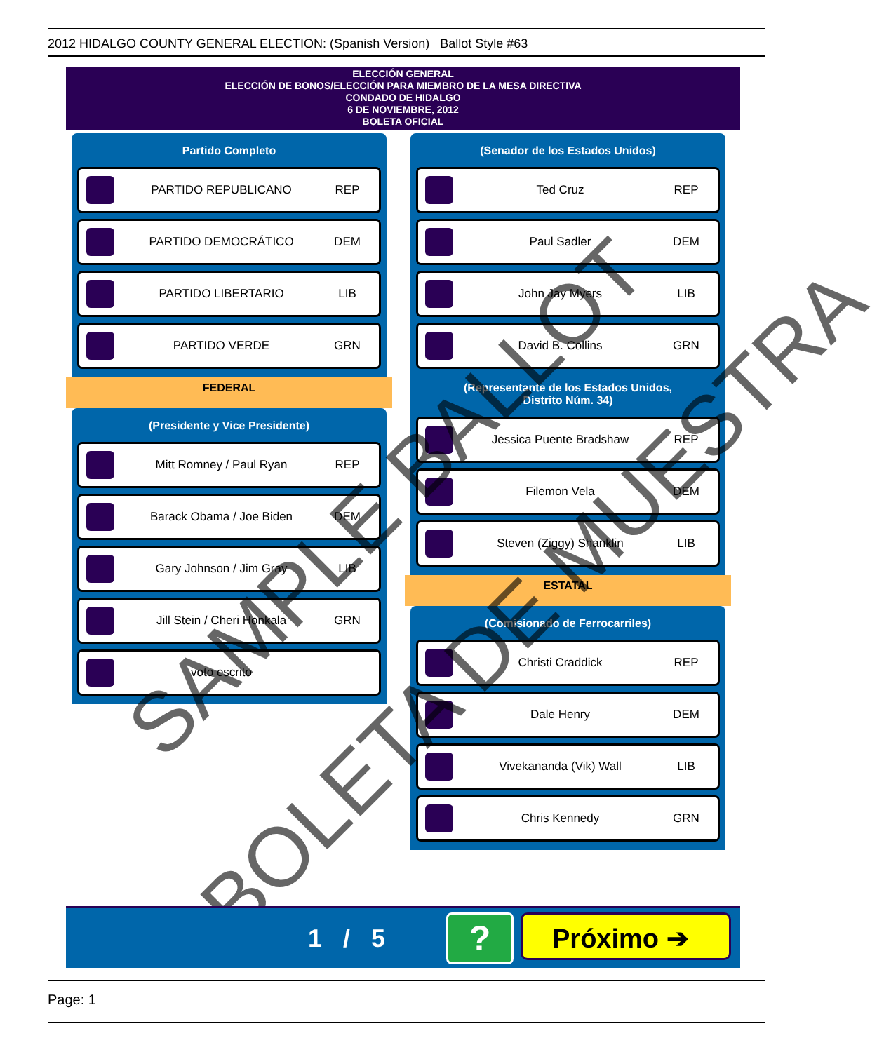2012 HIDALGO COUNTY GENERAL ELECTION: (Spanish Version) Ballot Style #63
ELECCIÓN GENERAL
ELECCIÓN DE BONOS/ELECCIÓN PARA MIEMBRO DE LA MESA DIRECTIVA
CONDADO DE HIDALGO
6 DE NOVIEMBRE, 2012
BOLETA OFICIAL
Partido Completo
PARTIDO REPUBLICANO REP
PARTIDO DEMOCRÁTICO DEM
PARTIDO LIBERTARIO LIB
PARTIDO VERDE GRN
FEDERAL
(Presidente y Vice Presidente)
Mitt Romney / Paul Ryan REP
Barack Obama / Joe Biden DEM
Gary Johnson / Jim Gray LIB
Jill Stein / Cheri Honkala GRN
voto escrito
(Senador de los Estados Unidos)
Ted Cruz REP
Paul Sadler DEM
John Jay Myers LIB
David B. Collins GRN
(Representante de los Estados Unidos,
Distrito Núm. 34)
Jessica Puente Bradshaw REP
Filemon Vela DEM
Steven (Ziggy) Shanklin LIB
ESTATAL
(Comisionado de Ferrocarriles)
Christi Craddick REP
Dale Henry DEM
Vivekananda (Vik) Wall LIB
Chris Kennedy GRN
SAMPLE BALLOT
BOLETA DE MUESTRA
1 / 5 ? Próximo ➔
Page: 1